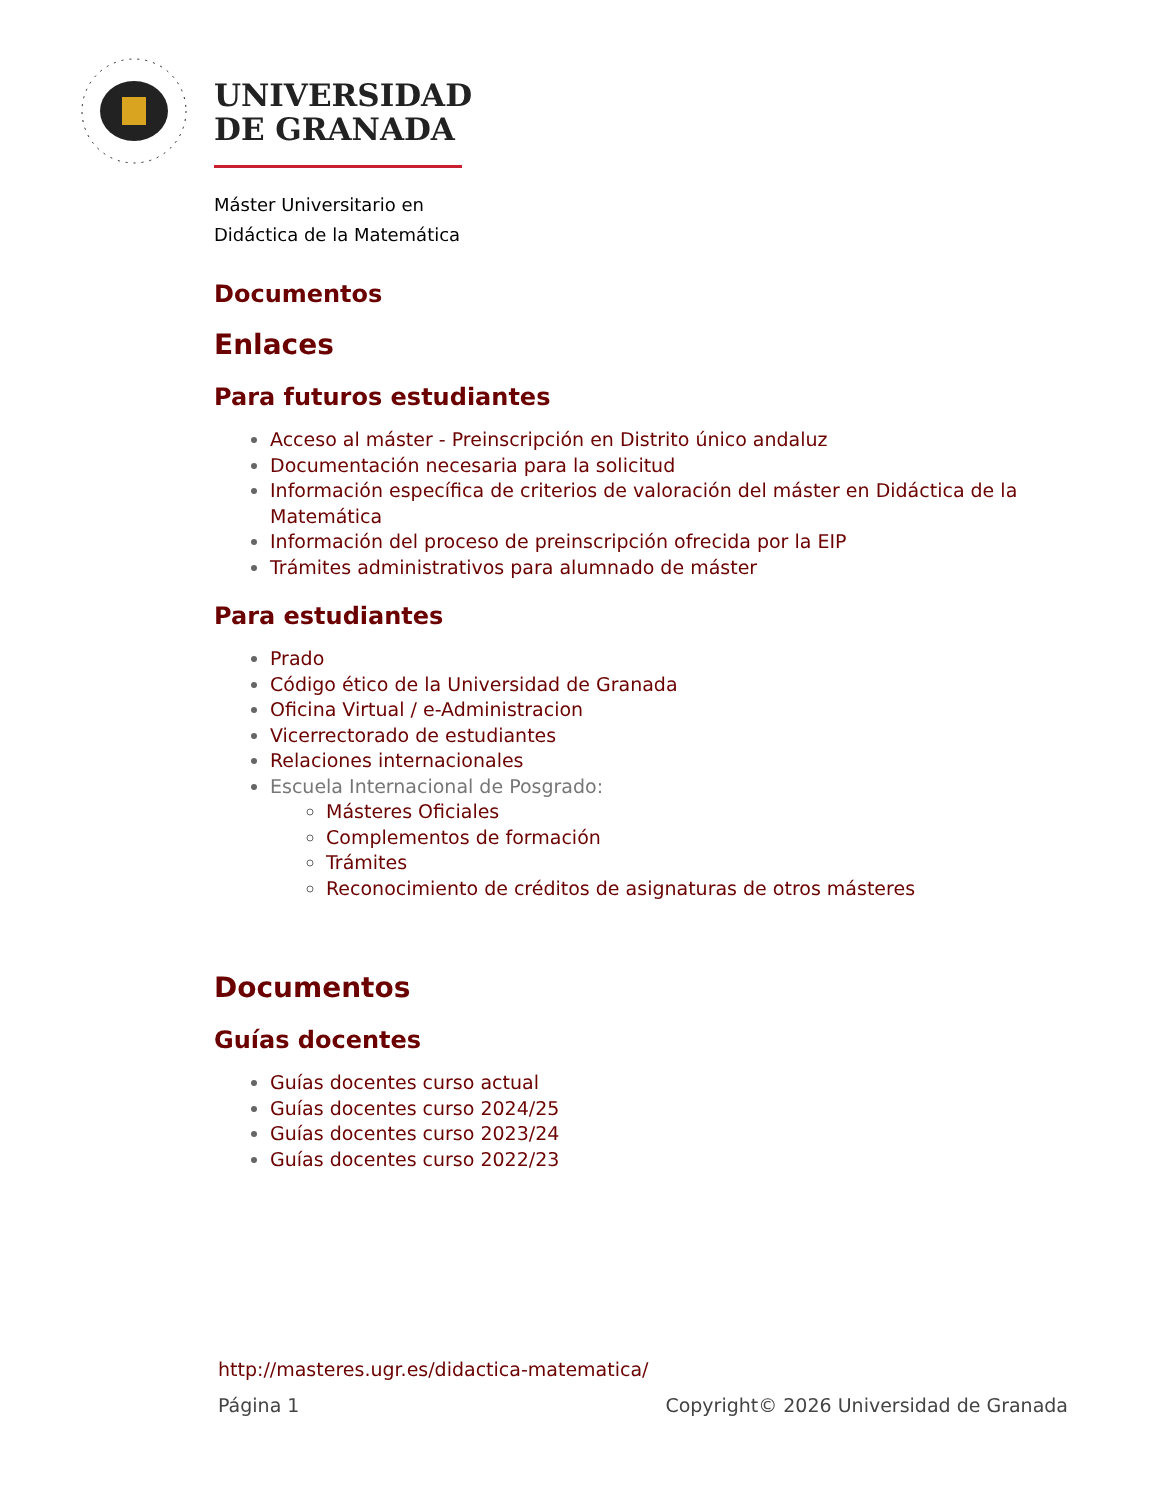UNIVERSIDAD
DE GRANADA
Máster Universitario en Didáctica de la Matemática
Documentos
Enlaces
Para futuros estudiantes
Acceso al máster - Preinscripción en Distrito único andaluz
Documentación necesaria para la solicitud
Información específica de criterios de valoración del máster en Didáctica de la Matemática
Información del proceso de preinscripción ofrecida por la EIP
Trámites administrativos para alumnado de máster
Para estudiantes
Prado
Código ético de la Universidad de Granada
Oficina Virtual / e-Administracion
Vicerrectorado de estudiantes
Relaciones internacionales
Escuela Internacional de Posgrado:
Másteres Oficiales
Complementos de formación
Trámites
Reconocimiento de créditos de asignaturas de otros másteres
Documentos
Guías docentes
Guías docentes curso actual
Guías docentes curso 2024/25
Guías docentes curso 2023/24
Guías docentes curso 2022/23
http://masteres.ugr.es/didactica-matematica/
Página 1 Copyright© 2026 Universidad de Granada